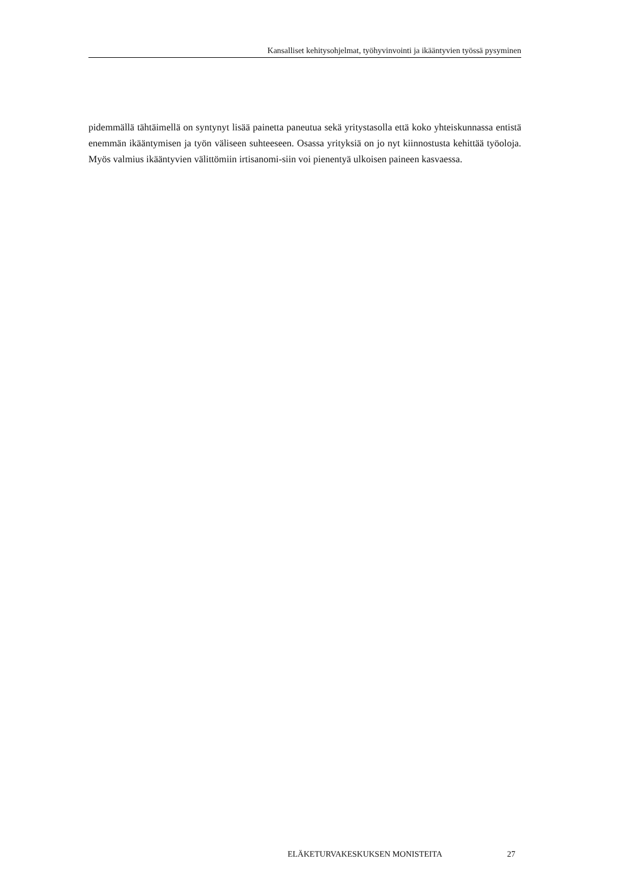Kansalliset kehitysohjelmat, työhyvinvointi ja ikääntyvien työssä pysyminen
pidemmällä tähtäimellä on syntynyt lisää painetta paneutua sekä yritystasolla että koko yhteiskunnassa entistä enemmän ikääntymisen ja työn väliseen suhteeseen. Osassa yrityksiä on jo nyt kiinnostusta kehittää työoloja. Myös valmius ikääntyvien välittömiin irtisanomi-siin voi pienentyä ulkoisen paineen kasvaessa.
ELÄKETURVAKESKUKSEN MONISTEITA 27